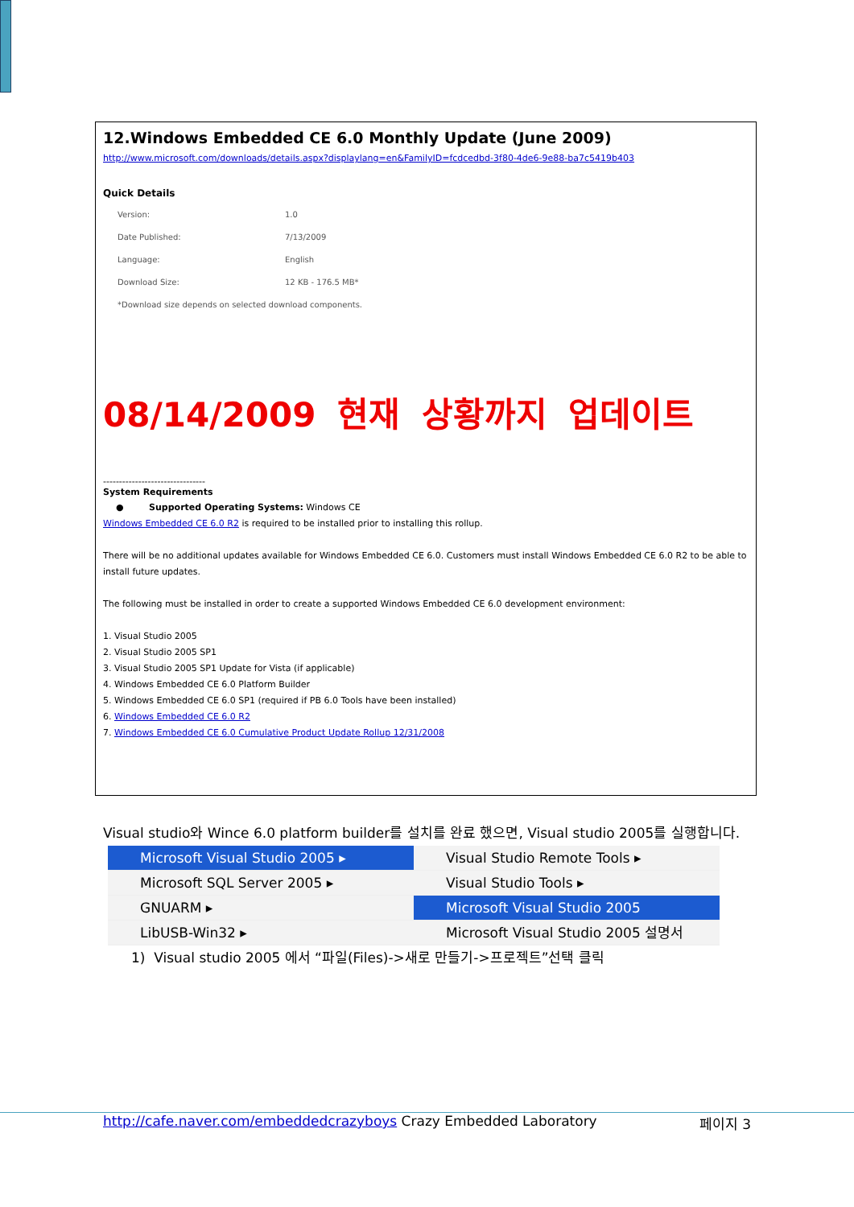12.Windows Embedded CE 6.0 Monthly Update (June 2009)
http://www.microsoft.com/downloads/details.aspx?displaylang=en&FamilyID=fcdcedbd-3f80-4de6-9e88-ba7c5419b403
Quick Details
| Version: | 1.0 |
| Date Published: | 7/13/2009 |
| Language: | English |
| Download Size: | 12 KB - 176.5 MB* |
| *Download size depends on selected download components. | |
08/14/2009 현재 상황까지 업데이트
--------------------------------
System Requirements
● Supported Operating Systems: Windows CE
Windows Embedded CE 6.0 R2 is required to be installed prior to installing this rollup.
There will be no additional updates available for Windows Embedded CE 6.0. Customers must install Windows Embedded CE 6.0 R2 to be able to install future updates.
The following must be installed in order to create a supported Windows Embedded CE 6.0 development environment:
1. Visual Studio 2005
2. Visual Studio 2005 SP1
3. Visual Studio 2005 SP1 Update for Vista (if applicable)
4. Windows Embedded CE 6.0 Platform Builder
5. Windows Embedded CE 6.0 SP1 (required if PB 6.0 Tools have been installed)
6. Windows Embedded CE 6.0 R2
7. Windows Embedded CE 6.0 Cumulative Product Update Rollup 12/31/2008
Visual studio와 Wince 6.0 platform builder를 설치를 완료 했으면, Visual studio 2005를 실행합니다.
Microsoft Visual Studio 2005 ▸
Microsoft SQL Server 2005 ▸
GNUARM ▸
LibUSB-Win32 ▸
Visual Studio Remote Tools ▸
Visual Studio Tools ▸
Microsoft Visual Studio 2005
Microsoft Visual Studio 2005 설명서
1) Visual studio 2005 에서 “파일(Files)->새로 만들기->프로젝트”선택 클릭
http://cafe.naver.com/embeddedcrazyboys Crazy Embedded Laboratory 페이지 3